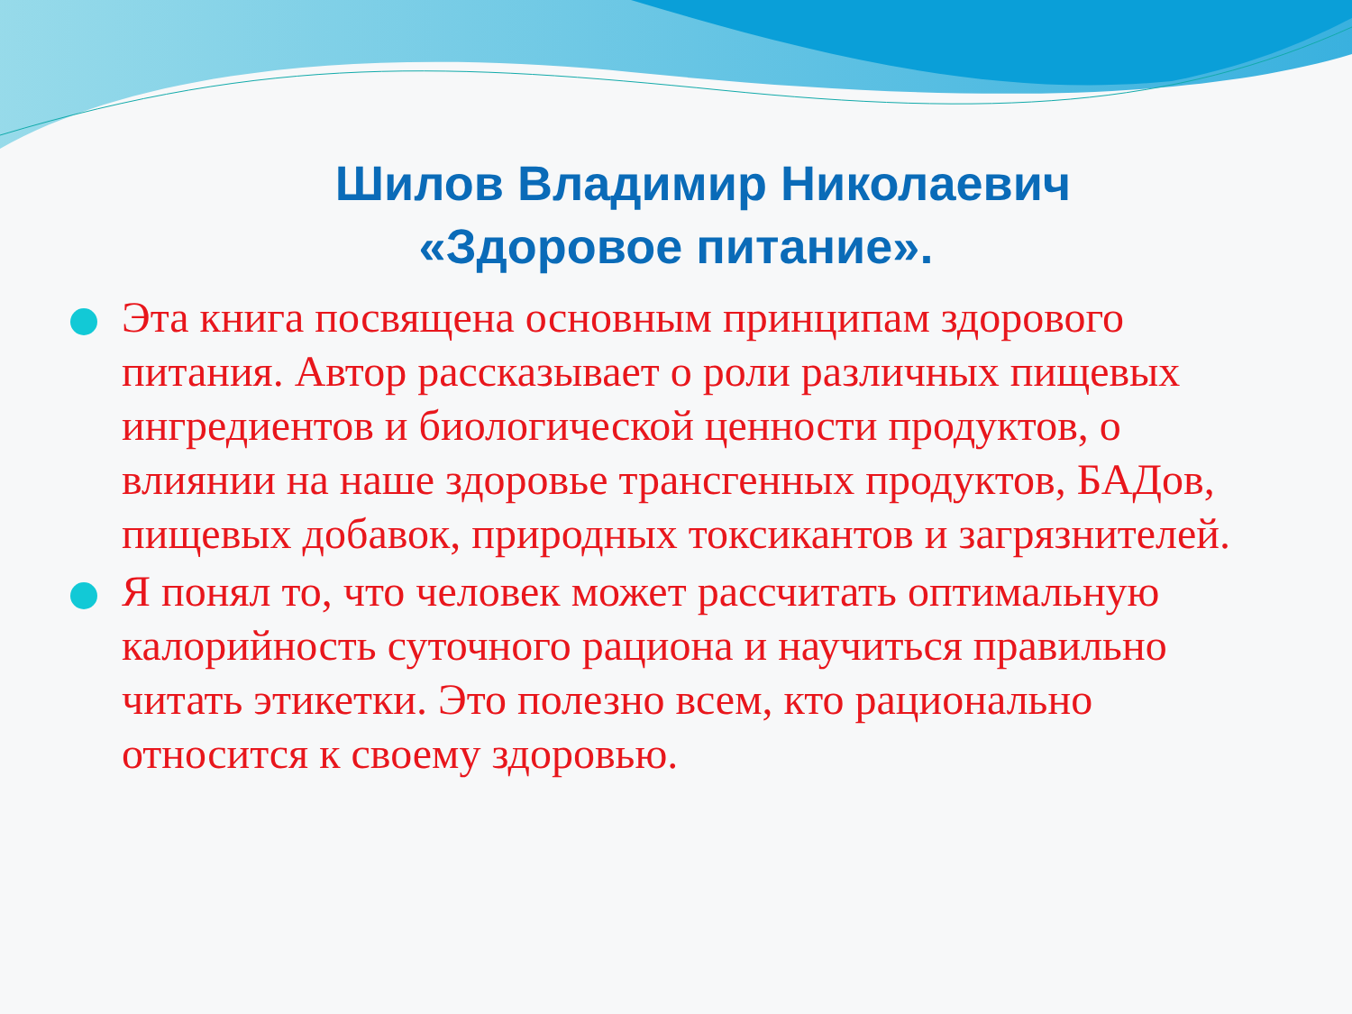Шилов Владимир Николаевич
«Здоровое питание».
Эта книга посвящена основным принципам здорового питания. Автор рассказывает о роли различных пищевых ингредиентов и биологической ценности продуктов, о влиянии на наше здоровье трансгенных продуктов, БАДов, пищевых добавок, природных токсикантов и загрязнителей.
Я понял то, что человек может рассчитать оптимальную калорийность суточного рациона и научиться правильно читать этикетки. Это полезно всем, кто рационально относится к своему здоровью.